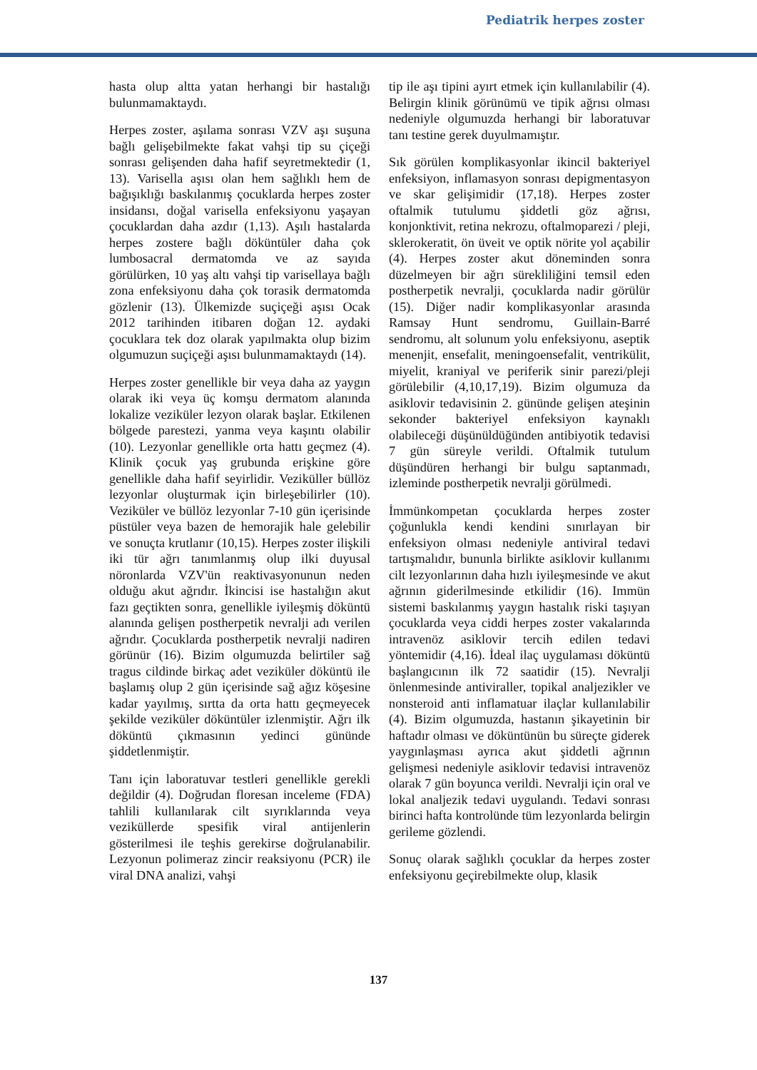Pediatrik herpes zoster
hasta olup altta yatan herhangi bir hastalığı bulunmamaktaydı.
Herpes zoster, aşılama sonrası VZV aşı suşuna bağlı gelişebilmekte fakat vahşi tip su çiçeği sonrası gelişenden daha hafif seyretmektedir (1, 13). Varisella aşısı olan hem sağlıklı hem de bağışıklığı baskılanmış çocuklarda herpes zoster insidansı, doğal varisella enfeksiyonu yaşayan çocuklardan daha azdır (1,13). Aşılı hastalarda herpes zostere bağlı döküntüler daha çok lumbosacral dermatomda ve az sayıda görülürken, 10 yaş altı vahşi tip varisellaya bağlı zona enfeksiyonu daha çok torasik dermatomda gözlenir (13). Ülkemizde suçiçeği aşısı Ocak 2012 tarihinden itibaren doğan 12. aydaki çocuklara tek doz olarak yapılmakta olup bizim olgumuzun suçiçeği aşısı bulunmamaktaydı (14).
Herpes zoster genellikle bir veya daha az yaygın olarak iki veya üç komşu dermatom alanında lokalize veziküler lezyon olarak başlar. Etkilenen bölgede parestezi, yanma veya kaşıntı olabilir (10). Lezyonlar genellikle orta hattı geçmez (4). Klinik çocuk yaş grubunda erişkine göre genellikle daha hafif seyirlidir. Veziküller büllöz lezyonlar oluşturmak için birleşebilirler (10). Veziküler ve büllöz lezyonlar 7-10 gün içerisinde püstüler veya bazen de hemorajik hale gelebilir ve sonuçta krutlanır (10,15). Herpes zoster ilişkili iki tür ağrı tanımlanmış olup ilki duyusal nöronlarda VZV'ün reaktivasyonunun neden olduğu akut ağrıdır. İkincisi ise hastalığın akut fazı geçtikten sonra, genellikle iyileşmiş döküntü alanında gelişen postherpetik nevralji adı verilen ağrıdır. Çocuklarda postherpetik nevralji nadiren görünür (16). Bizim olgumuzda belirtiler sağ tragus cildinde birkaç adet veziküler döküntü ile başlamış olup 2 gün içerisinde sağ ağız köşesine kadar yayılmış, sırtta da orta hattı geçmeyecek şekilde veziküler döküntüler izlenmiştir. Ağrı ilk döküntü çıkmasının yedinci gününde şiddetlenmiştir.
Tanı için laboratuvar testleri genellikle gerekli değildir (4). Doğrudan floresan inceleme (FDA) tahlili kullanılarak cilt sıyrıklarında veya veziküllerde spesifik viral antijenlerin gösterilmesi ile teşhis gerekirse doğrulanabilir. Lezyonun polimeraz zincir reaksiyonu (PCR) ile viral DNA analizi, vahşi
tip ile aşı tipini ayırt etmek için kullanılabilir (4). Belirgin klinik görünümü ve tipik ağrısı olması nedeniyle olgumuzda herhangi bir laboratuvar tanı testine gerek duyulmamıştır.
Sık görülen komplikasyonlar ikincil bakteriyel enfeksiyon, inflamasyon sonrası depigmentasyon ve skar gelişimidir (17,18). Herpes zoster oftalmik tutulumu şiddetli göz ağrısı, konjonktivit, retina nekrozu, oftalmoparezi / pleji, sklerokeratit, ön üveit ve optik nörite yol açabilir (4). Herpes zoster akut döneminden sonra düzelmeyen bir ağrı sürekliliğini temsil eden postherpetik nevralji, çocuklarda nadir görülür (15). Diğer nadir komplikasyonlar arasında Ramsay Hunt sendromu, Guillain-Barré sendromu, alt solunum yolu enfeksiyonu, aseptik menenjit, ensefalit, meningoensefalit, ventrikülit, miyelit, kraniyal ve periferik sinir parezi/pleji görülebilir (4,10,17,19). Bizim olgumuza da asiklovir tedavisinin 2. gününde gelişen ateşinin sekonder bakteriyel enfeksiyon kaynaklı olabileceği düşünüldüğünden antibiyotik tedavisi 7 gün süreyle verildi. Oftalmik tutulum düşündüren herhangi bir bulgu saptanmadı, izleminde postherpetik nevralji görülmedi.
İmmünkompetan çocuklarda herpes zoster çoğunlukla kendi kendini sınırlayan bir enfeksiyon olması nedeniyle antiviral tedavi tartışmalıdır, bununla birlikte asiklovir kullanımı cilt lezyonlarının daha hızlı iyileşmesinde ve akut ağrının giderilmesinde etkilidir (16). Immün sistemi baskılanmış yaygın hastalık riski taşıyan çocuklarda veya ciddi herpes zoster vakalarında intravenöz asiklovir tercih edilen tedavi yöntemidir (4,16). İdeal ilaç uygulaması döküntü başlangıcının ilk 72 saatidir (15). Nevralji önlenmesinde antiviraller, topikal analjezikler ve nonsteroid anti inflamatuar ilaçlar kullanılabilir (4). Bizim olgumuzda, hastanın şikayetinin bir haftadır olması ve döküntünün bu süreçte giderek yaygınlaşması ayrıca akut şiddetli ağrının gelişmesi nedeniyle asiklovir tedavisi intravenöz olarak 7 gün boyunca verildi. Nevralji için oral ve lokal analjezik tedavi uygulandı. Tedavi sonrası birinci hafta kontrolünde tüm lezyonlarda belirgin gerileme gözlendi.
Sonuç olarak sağlıklı çocuklar da herpes zoster enfeksiyonu geçirebilmekte olup, klasik
137